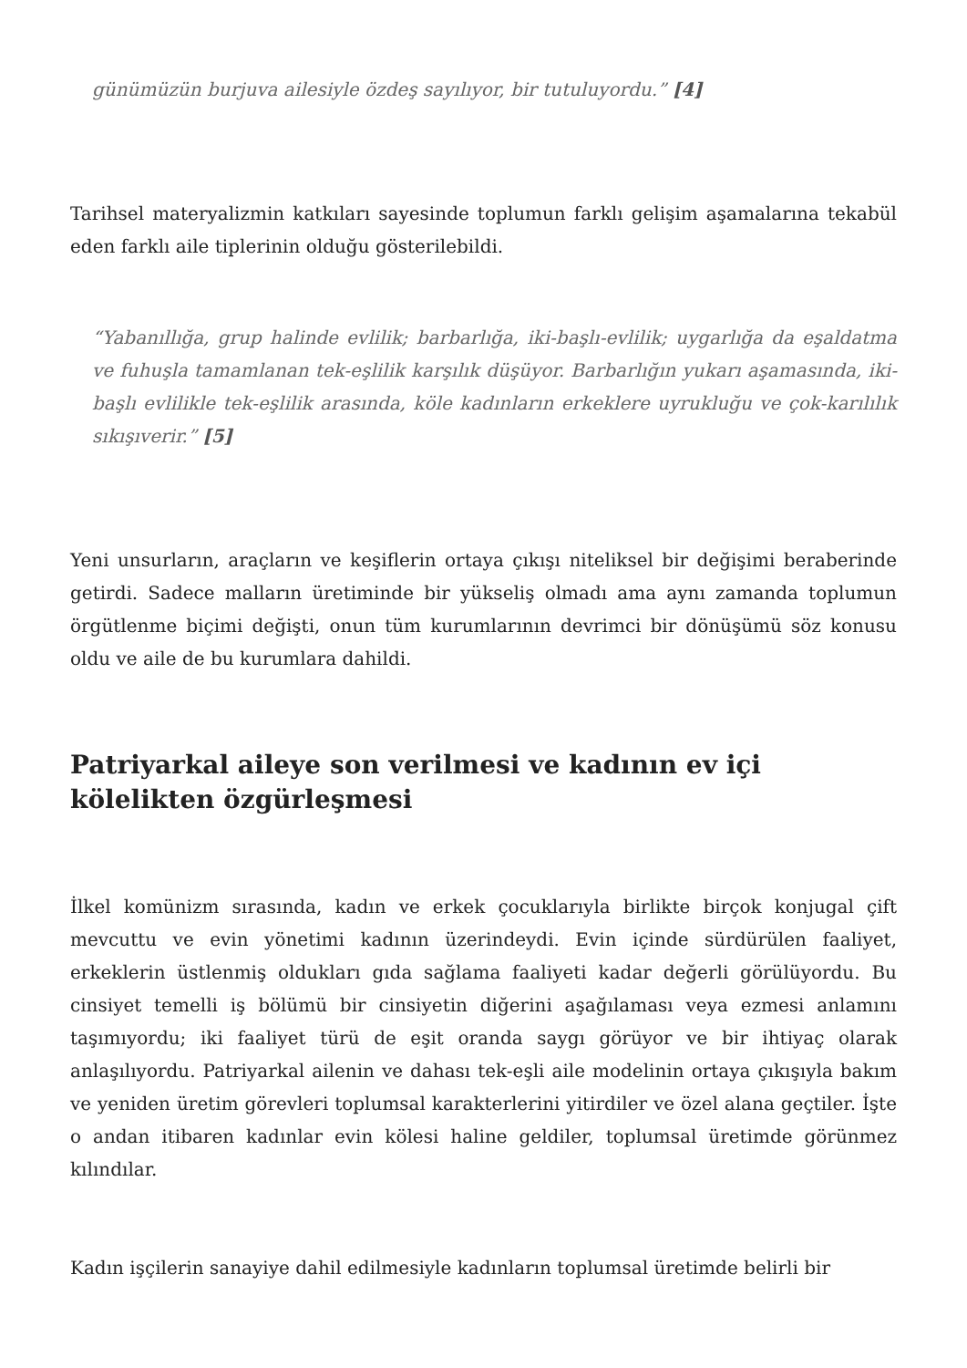günümüzün burjuva ailesiyle özdeş sayılıyor, bir tutuluyordu.” [4]
Tarihsel materyalizmin katkıları sayesinde toplumun farklı gelişim aşamalarına tekabül eden farklı aile tiplerinin olduğu gösterilebildi.
“Yabanıllığa, grup halinde evlilik; barbarlığa, iki-başlı-evlilik; uygarlığa da eşaldatma ve fuhuşla tamamlanan tek-eşlilik karşılık düşüyor. Barbarlığın yukarı aşamasında, iki-başlı evlilikle tek-eşlilik arasında, köle kadınların erkeklere uyrukluğu ve çok-karılılık sıkışıverir.” [5]
Yeni unsurların, araçların ve keşiflerin ortaya çıkışı niteliksel bir değişimi beraberinde getirdi. Sadece malların üretiminde bir yükseliş olmadı ama aynı zamanda toplumun örgütlenme biçimi değişti, onun tüm kurumlarının devrimci bir dönüşümü söz konusu oldu ve aile de bu kurumlara dahildi.
Patriyarkal aileye son verilmesi ve kadının ev içi kölelikten özgürleşmesi
İlkel komünizm sırasında, kadın ve erkek çocuklarıyla birlikte birçok konjugal çift mevcuttu ve evin yönetimi kadının üzerindeydi. Evin içinde sürdürülen faaliyet, erkeklerin üstlenmiş oldukları gıda sağlama faaliyeti kadar değerli görülüyordu. Bu cinsiyet temelli iş bölümü bir cinsiyetin diğerini aşağılaması veya ezmesi anlamını taşımıyordu; iki faaliyet türü de eşit oranda saygı görüyor ve bir ihtiyaç olarak anlaşılıyordu. Patriyarkal ailenin ve dahası tek-eşli aile modelinin ortaya çıkışıyla bakım ve yeniden üretim görevleri toplumsal karakterlerini yitirdiler ve özel alana geçtiler. İşte o andan itibaren kadınlar evin kölesi haline geldiler, toplumsal üretimde görünmez kılındılar.
Kadın işçilerin sanayiye dahil edilmesiyle kadınların toplumsal üretimde belirli bir